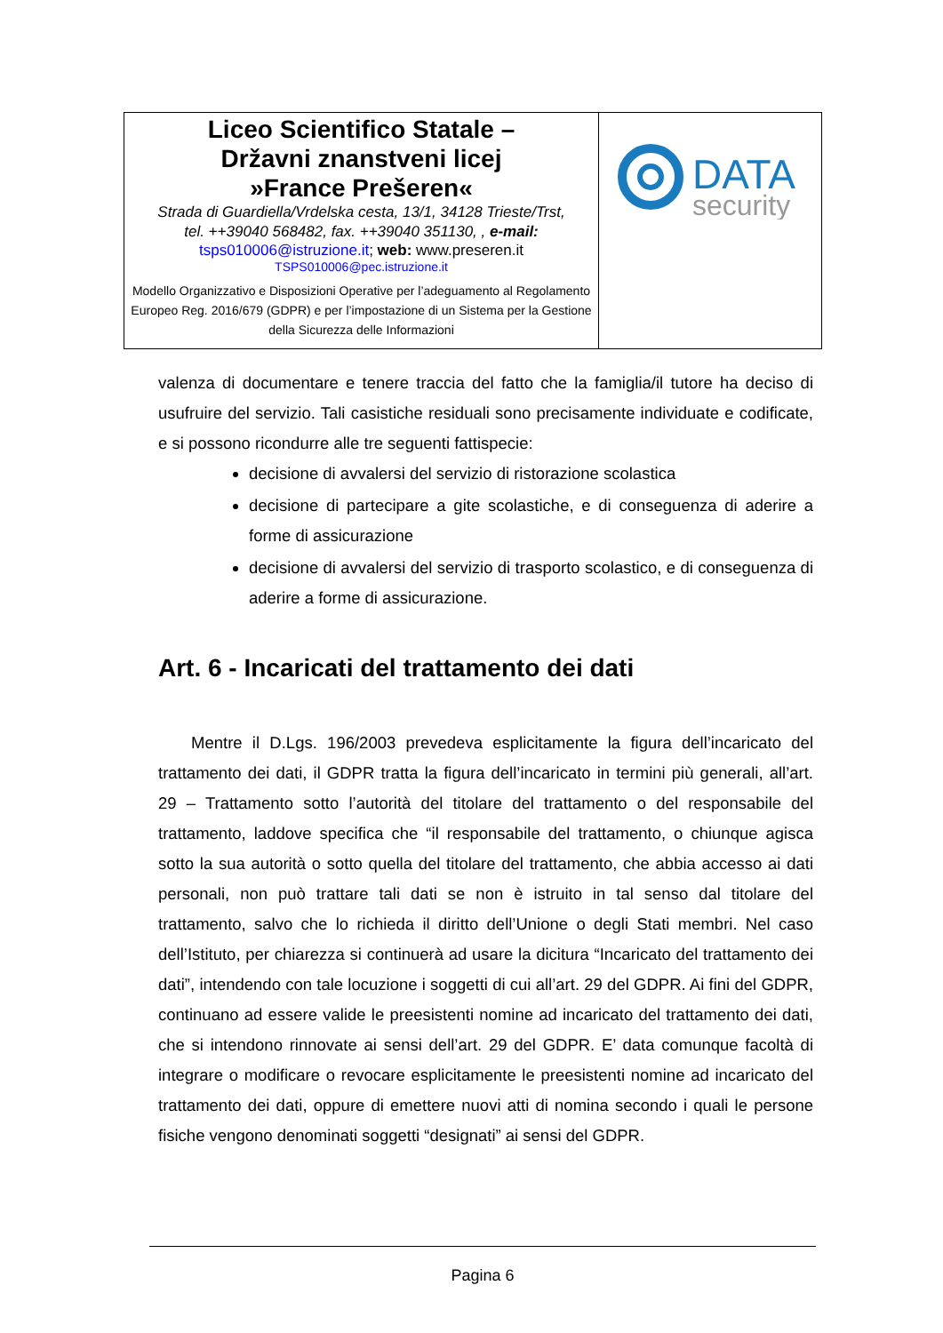| Liceo Scientifico Statale – Državni znanstveni licej »France Prešeren« Strada di Guardiella/Vrdelska cesta, 13/1, 34128 Trieste/Trst, tel. ++39040 568482, fax. ++39040 351130, , e-mail: tsps010006@istruzione.it ; web: www.preseren.it TSPS010006@pec.istruzione.it Modello Organizzativo e Disposizioni Operative per l’adeguamento al Regolamento Europeo Reg. 2016/679 (GDPR) e per l’impostazione di un Sistema per la Gestione della Sicurezza delle Informazioni | DATA security |
valenza di documentare e tenere traccia del fatto che la famiglia/il tutore ha deciso di usufruire del servizio. Tali casistiche residuali sono precisamente individuate e codificate, e si possono ricondurre alle tre seguenti fattispecie:
decisione di avvalersi del servizio di ristorazione scolastica
decisione di partecipare a gite scolastiche, e di conseguenza di aderire a forme di assicurazione
decisione di avvalersi del servizio di trasporto scolastico, e di conseguenza di aderire a forme di assicurazione.
Art. 6 - Incaricati del trattamento dei dati
Mentre il D.Lgs. 196/2003 prevedeva esplicitamente la figura dell’incaricato del trattamento dei dati, il GDPR tratta la figura dell’incaricato in termini più generali, all’art. 29 – Trattamento sotto l’autorità del titolare del trattamento o del responsabile del trattamento, laddove specifica che “il responsabile del trattamento, o chiunque agisca sotto la sua autorità o sotto quella del titolare del trattamento, che abbia accesso ai dati personali, non può trattare tali dati se non è istruito in tal senso dal titolare del trattamento, salvo che lo richieda il diritto dell’Unione o degli Stati membri. Nel caso dell’Istituto, per chiarezza si continuerà ad usare la dicitura “Incaricato del trattamento dei dati”, intendendo con tale locuzione i soggetti di cui all’art. 29 del GDPR. Ai fini del GDPR, continuano ad essere valide le preesistenti nomine ad incaricato del trattamento dei dati, che si intendono rinnovate ai sensi dell’art. 29 del GDPR. E’ data comunque facoltà di integrare o modificare o revocare esplicitamente le preesistenti nomine ad incaricato del trattamento dei dati, oppure di emettere nuovi atti di nomina secondo i quali le persone fisiche vengono denominati soggetti “designati” ai sensi del GDPR.
Pagina 6